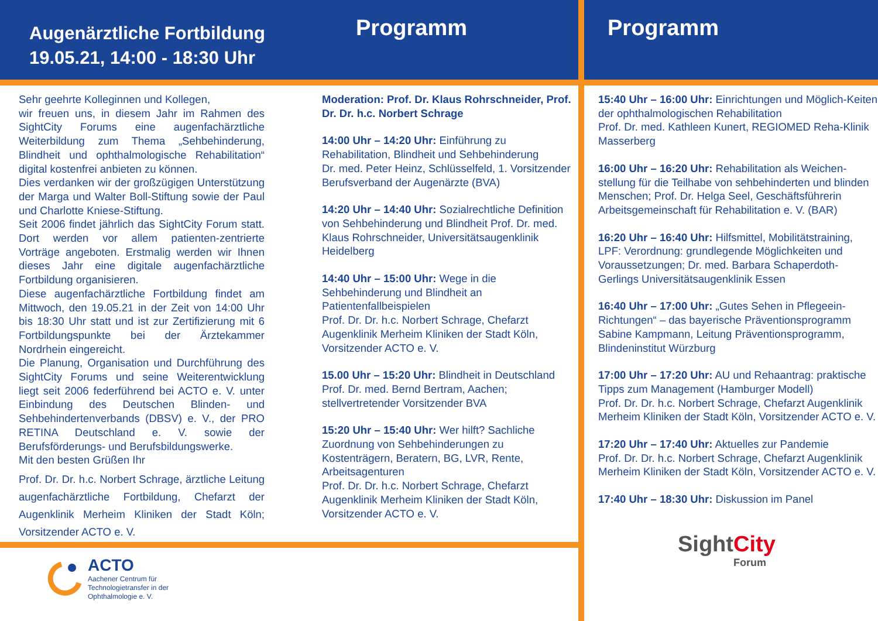Augenärztliche Fortbildung
19.05.21, 14:00 - 18:30 Uhr
Programm
Sehr geehrte Kolleginnen und Kollegen,
wir freuen uns, in diesem Jahr im Rahmen des SightCity Forums eine augenfachärztliche Weiterbildung zum Thema „Sehbehinderung, Blindheit und ophthalmologische Rehabilitation“ digital kostenfrei anbieten zu können.
Dies verdanken wir der großzügigen Unterstützung der Marga und Walter Boll-Stiftung sowie der Paul und Charlotte Kniese-Stiftung.
Seit 2006 findet jährlich das SightCity Forum statt. Dort werden vor allem patienten-zentrierte Vorträge angeboten. Erstmalig werden wir Ihnen dieses Jahr eine digitale augenfachärztliche Fortbildung organisieren.
Diese augenfachärztliche Fortbildung findet am Mittwoch, den 19.05.21 in der Zeit von 14:00 Uhr bis 18:30 Uhr statt und ist zur Zertifizierung mit 6 Fortbildungspunkte bei der Ärztekammer Nordrhein eingereicht.
Die Planung, Organisation und Durchführung des SightCity Forums und seine Weiterentwicklung liegt seit 2006 federführend bei ACTO e. V. unter Einbindung des Deutschen Blinden- und Sehbehindertenverbands (DBSV) e. V., der PRO RETINA Deutschland e. V. sowie der Berufsförderungs- und Berufsbildungswerke.
Mit den besten Grüßen Ihr
Prof. Dr. Dr. h.c. Norbert Schrage, ärztliche Leitung augenfachärztliche Fortbildung, Chefarzt der Augenklinik Merheim Kliniken der Stadt Köln; Vorsitzender ACTO e. V.
Moderation: Prof. Dr. Klaus Rohrschneider, Prof. Dr. Dr. h.c. Norbert Schrage
14:00 Uhr – 14:20 Uhr: Einführung zu Rehabilitation, Blindheit und Sehbehinderung
Dr. med. Peter Heinz, Schlüsselfeld, 1. Vorsitzender Berufsverband der Augenärzte (BVA)
14:20 Uhr – 14:40 Uhr: Sozialrechtliche Definition von Sehbehinderung und Blindheit Prof. Dr. med. Klaus Rohrschneider, Universitätsaugenklinik Heidelberg
14:40 Uhr – 15:00 Uhr: Wege in die Sehbehinderung und Blindheit an Patientenfallbeispielen
Prof. Dr. Dr. h.c. Norbert Schrage, Chefarzt Augenklinik Merheim Kliniken der Stadt Köln, Vorsitzender ACTO e. V.
15.00 Uhr – 15:20 Uhr: Blindheit in Deutschland Prof. Dr. med. Bernd Bertram, Aachen; stellvertretender Vorsitzender BVA
15:20 Uhr – 15:40 Uhr: Wer hilft? Sachliche Zuordnung von Sehbehinderungen zu Kostenträgern, Beratern, BG, LVR, Rente, Arbeitsagenturen
Prof. Dr. Dr. h.c. Norbert Schrage, Chefarzt Augenklinik Merheim Kliniken der Stadt Köln, Vorsitzender ACTO e. V.
ACTO
Aachener Centrum für
Technologietransfer in der
Ophthalmologie e. V.
Programm
15:40 Uhr – 16:00 Uhr: Einrichtungen und Möglich-Keiten der ophthalmologischen Rehabilitation
Prof. Dr. med. Kathleen Kunert, REGIOMED Reha-Klinik Masserberg
16:00 Uhr – 16:20 Uhr: Rehabilitation als Weichen-stellung für die Teilhabe von sehbehinderten und blinden Menschen; Prof. Dr. Helga Seel, Geschäftsführerin Arbeitsgemeinschaft für Rehabilitation e. V. (BAR)
16:20 Uhr – 16:40 Uhr: Hilfsmittel, Mobilitätstraining, LPF: Verordnung: grundlegende Möglichkeiten und Voraussetzungen; Dr. med. Barbara Schaperdoth-Gerlings Universitätsaugenklinik Essen
16:40 Uhr – 17:00 Uhr: „Gutes Sehen in Pflegeein-Richtungen“ – das bayerische Präventionsprogramm Sabine Kampmann, Leitung Präventionsprogramm, Blindeninstitut Würzburg
17:00 Uhr – 17:20 Uhr: AU und Rehaantrag: praktische Tipps zum Management (Hamburger Modell)
Prof. Dr. Dr. h.c. Norbert Schrage, Chefarzt Augenklinik Merheim Kliniken der Stadt Köln, Vorsitzender ACTO e. V.
17:20 Uhr – 17:40 Uhr: Aktuelles zur Pandemie
Prof. Dr. Dr. h.c. Norbert Schrage, Chefarzt Augenklinik Merheim Kliniken der Stadt Köln, Vorsitzender ACTO e. V.
17:40 Uhr – 18:30 Uhr: Diskussion im Panel
Sight City
Forum